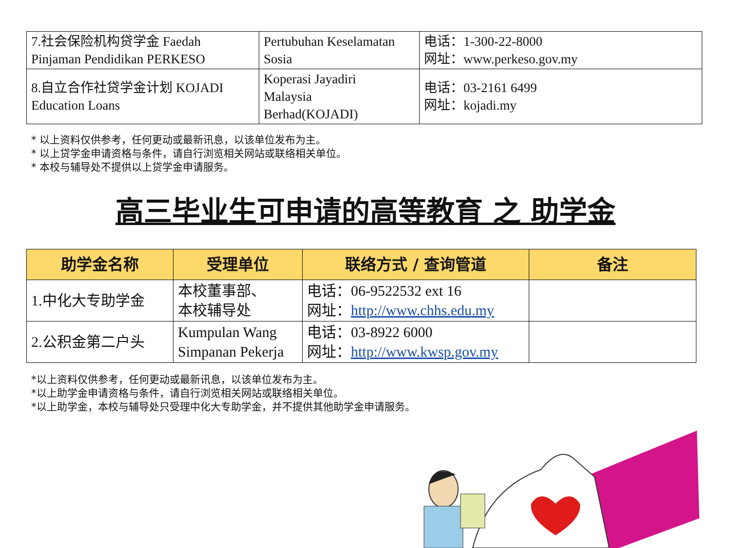| 7.社会保险机构贷学金 Faedah Pinjaman Pendidikan PERKESO | Pertubuhan Keselamatan Sosia | 电话：1-300-22-8000 网址：www.perkeso.gov.my |
| 8.自立合作社贷学金计划 KOJADI Education Loans | Koperasi Jayadiri Malaysia Berhad(KOJADI) | 电话：03-2161 6499 网址：kojadi.my |
* 以上资料仅供参考，任何更动或最新讯息，以该单位发布为主。
* 以上贷学金申请资格与条件，请自行浏览相关网站或联络相关单位。
* 本校与辅导处不提供以上贷学金申请服务。
高三毕业生可申请的高等教育 之 助学金
| 助学金名称 | 受理单位 | 联络方式 / 查询管道 | 备注 |
| --- | --- | --- | --- |
| 1.中化大专助学金 | 本校董事部、 本校辅导处 | 电话：06-9522532 ext 16 网址： http://www.chhs.edu.my | |
| 2.公积金第二户头 | Kumpulan Wang Simpanan Pekerja | 电话：03-8922 6000 网址： http://www.kwsp.gov.my | |
*以上资料仅供参考，任何更动或最新讯息，以该单位发布为主。
*以上助学金申请资格与条件，请自行浏览相关网站或联络相关单位。
*以上助学金，本校与辅导处只受理中化大专助学金，并不提供其他助学金申请服务。